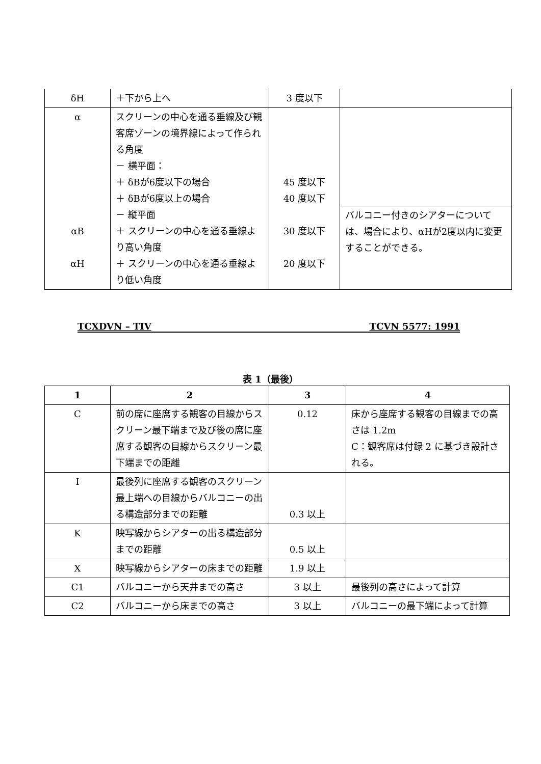| δH | ＋下から上へ | 3 度以下 | |
| α αB αH | スクリーンの中心を通る垂線及び観客席ゾーンの境界線によって作られる角度 － 横平面： ＋ δBが6度以下の場合 ＋ δBが6度以上の場合 － 縦平面 ＋ スクリーンの中心を通る垂線より高い角度 ＋ スクリーンの中心を通る垂線より低い角度 | 45 度以下 40 度以下 30 度以下 20 度以下 | バルコニー付きのシアターについては、場合により、αHが2度以内に変更することができる。 |
TCXDVN – TIV TCVN 5577: 1991
表 1（最後）
| 1 | 2 | 3 | 4 |
| --- | --- | --- | --- |
| C | 前の席に座席する観客の目線からスクリーン最下端まで及び後の席に座席する観客の目線からスクリーン最下端までの距離 | 0.12 | 床から座席する観客の目線までの高さは 1.2m C：観客席は付録 2 に基づき設計される。 |
| I | 最後列に座席する観客のスクリーン最上端への目線からバルコニーの出る構造部分までの距離 | 0.3 以上 | |
| K | 映写線からシアターの出る構造部分までの距離 | 0.5 以上 | |
| X | 映写線からシアターの床までの距離 | 1.9 以上 | |
| C1 | バルコニーから天井までの高さ | 3 以上 | 最後列の高さによって計算 |
| C2 | バルコニーから床までの高さ | 3 以上 | バルコニーの最下端によって計算 |